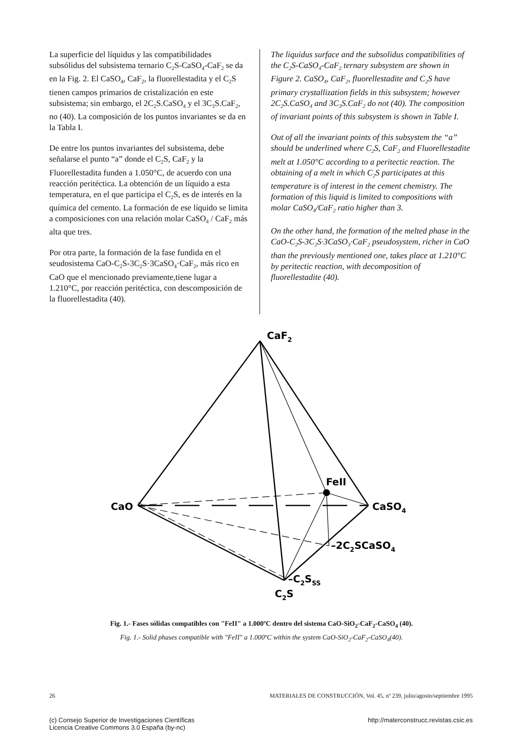La superficie del líquidus y las compatibilidades subsólidus del subsistema ternario C<sub>2</sub>S-CaSO<sub>4</sub>-CaF<sub>2</sub> se da en la Fig. 2. El CaSO<sub>4</sub>, CaF<sub>2</sub>, la fluorellestadita y el C<sub>2</sub>S tienen campos primarios de cristalización en este subsistema; sin embargo, el 2C<sub>2</sub>S.CaSO<sub>4</sub> y el 3C<sub>3</sub>S.CaF<sub>2</sub>, no (40). La composición de los puntos invariantes se da en la Tabla I.
De entre los puntos invariantes del subsistema, debe señalarse el punto “a” donde el C<sub>2</sub>S, CaF<sub>2</sub> y la Fluorellestadita funden a 1.050°C, de acuerdo con una reacción peritéctica. La obtención de un líquido a esta temperatura, en el que participa el C<sub>2</sub>S, es de interés en la química del cemento. La formación de ese líquido se limita a composiciones con una relación molar CaSO<sub>4</sub> / CaF<sub>2</sub> más alta que tres.
Por otra parte, la formación de la fase fundida en el seudosistema CaO-C<sub>2</sub>S-3C<sub>2</sub>S·3CaSO<sub>4</sub>·CaF<sub>2</sub>, más rico en CaO que el mencionado previamente,tiene lugar a 1.210°C, por reacción peritéctica, con descomposición de la fluorellestadita (40).
The liquidus surface and the subsolidus compatibilities of the C<sub>2</sub>S-CaSO<sub>4</sub>-CaF<sub>2</sub> ternary subsystem are shown in Figure 2. CaSO<sub>4</sub>, CaF<sub>2</sub>, fluorellestadite and C<sub>2</sub>S have primary crystallization fields in this subsystem; however 2C<sub>2</sub>S.CaSO<sub>4</sub> and 3C<sub>3</sub>S.CaF<sub>2</sub> do not (40). The composition of invariant points of this subsystem is shown in Table I.
Out of all the invariant points of this subsystem the “a” should be underlined where C<sub>2</sub>S, CaF<sub>2</sub> and Fluorellestadite melt at 1.050°C according to a peritectic reaction. The obtaining of a melt in which C<sub>2</sub>S participates at this temperature is of interest in the cement chemistry. The formation of this liquid is limited to compositions with molar CaSO<sub>4</sub>/CaF<sub>2</sub> ratio higher than 3.
On the other hand, the formation of the melted phase in the CaO-C<sub>2</sub>S-3C<sub>2</sub>S·3CaSO<sub>3</sub>·CaF<sub>2</sub> pseudosystem, richer in CaO than the previously mentioned one, takes place at 1.210°C by peritectic reaction, with decomposition of fluorellestadite (40).
CaF2
CaO
FeII
CaSO4
–2C2SCaSO4
–C2SSS
C2S
Fig. 1.- Fases sólidas compatibles con "FeII" a 1.000ºC dentro del sistema CaO-SiO<sub>2</sub>-CaF<sub>2</sub>-CaSO<sub>4</sub> (40).
Fig. 1.- Solid phases compatible with "FeII" a 1.000ºC within the system CaO-SiO<sub>2</sub>-CaF<sub>2</sub>-CaSO<sub>4</sub>(40).
26 MATERIALES DE CONSTRUCCIÓN, Vol. 45, nº 239, julio/agosto/septiembre 1995
(c) Consejo Superior de Investigaciones Científicas
Licencia Creative Commons 3.0 España (by-nc) http://materconstrucc.revistas.csic.es